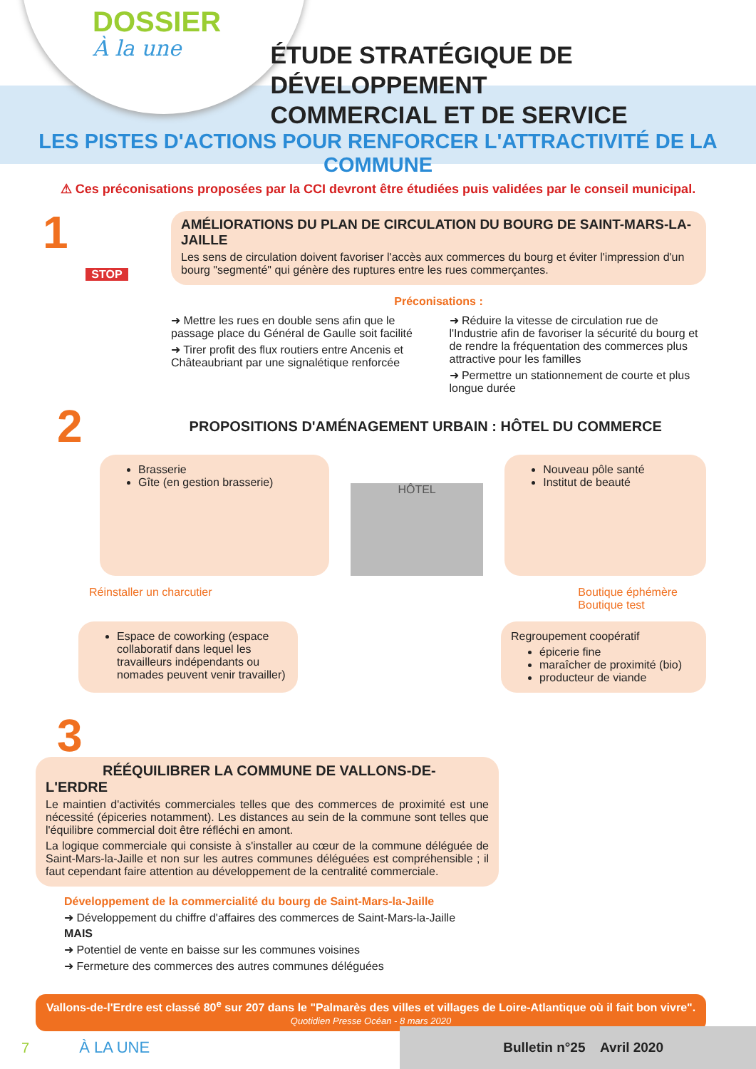DOSSIER
À la une
ÉTUDE STRATÉGIQUE DE DÉVELOPPEMENT
COMMERCIAL ET DE SERVICE
LES PISTES D'ACTIONS POUR RENFORCER L'ATTRACTIVITÉ DE LA COMMUNE
⚠ Ces préconisations proposées par la CCI devront être étudiées puis validées par le conseil municipal.
1
STOP
AMÉLIORATIONS DU PLAN DE CIRCULATION DU BOURG DE SAINT-MARS-LA-JAILLE
Les sens de circulation doivent favoriser l'accès aux commerces du bourg et éviter l'impression d'un bourg "segmenté" qui génère des ruptures entre les rues commerçantes.
Préconisations :
➜ Mettre les rues en double sens afin que le passage place du Général de Gaulle soit facilité
➜ Tirer profit des flux routiers entre Ancenis et Châteaubriant par une signalétique renforcée
➜ Réduire la vitesse de circulation rue de l'Industrie afin de favoriser la sécurité du bourg et de rendre la fréquentation des commerces plus attractive pour les familles
➜ Permettre un stationnement de courte et plus longue durée
2
PROPOSITIONS D'AMÉNAGEMENT URBAIN : HÔTEL DU COMMERCE
Brasserie
Gîte (en gestion brasserie)
HÔTEL
Nouveau pôle santé
Institut de beauté
Réinstaller un charcutier Boutique éphémère
Boutique test
Espace de coworking (espace collaboratif dans lequel les travailleurs indépendants ou nomades peuvent venir travailler)
Regroupement coopératif
épicerie fine
maraîcher de proximité (bio)
producteur de viande
3
RÉÉQUILIBRER LA COMMUNE DE VALLONS-DE-L'ERDRE
Le maintien d'activités commerciales telles que des commerces de proximité est une nécessité (épiceries notamment). Les distances au sein de la commune sont telles que l'équilibre commercial doit être réfléchi en amont.
La logique commerciale qui consiste à s'installer au cœur de la commune déléguée de Saint-Mars-la-Jaille et non sur les autres communes déléguées est compréhensible ; il faut cependant faire attention au développement de la centralité commerciale.
Développement de la commercialité du bourg de Saint-Mars-la-Jaille
➜ Développement du chiffre d'affaires des commerces de Saint-Mars-la-Jaille
MAIS
➜ Potentiel de vente en baisse sur les communes voisines
➜ Fermeture des commerces des autres communes déléguées
Vallons-de-l'Erdre est classé 80<sup>e</sup> sur 207 dans le "Palmarès des villes et villages de Loire-Atlantique où il fait bon vivre".
Quotidien Presse Océan - 8 mars 2020
7 À LA UNE
Bulletin n°25 Avril 2020